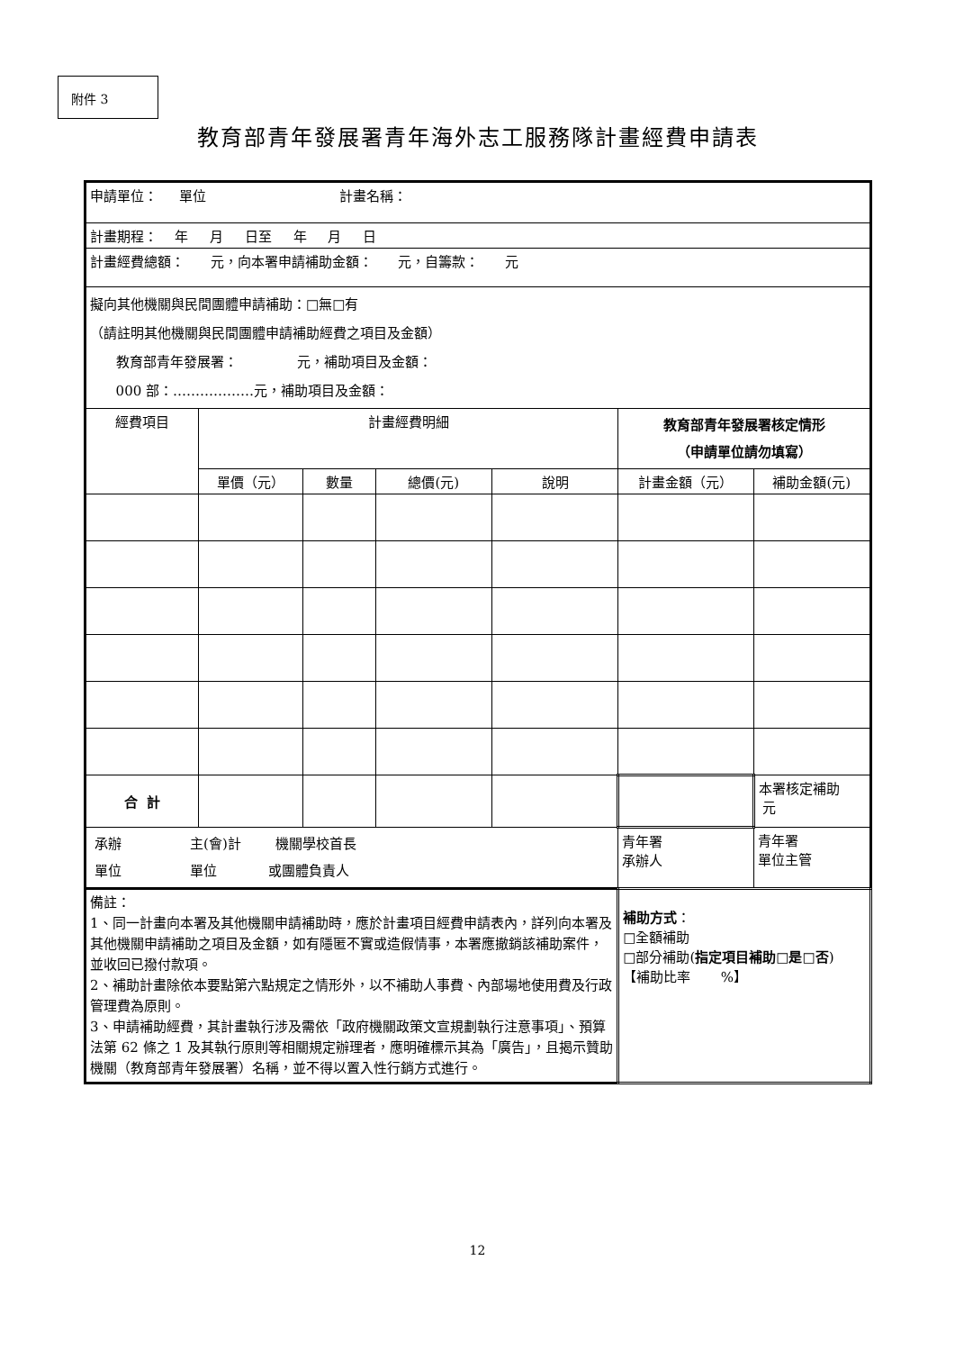附件 3
教育部青年發展署青年海外志工服務隊計畫經費申請表
| 申請單位： 單位 計畫名稱： | | | | | | |
| 計畫期程： 年 月 日至 年 月 日 | | | | | | |
| 計畫經費總額： 元，向本署申請補助金額： 元，自籌款： 元 | | | | | | |
| 擬向其他機關與民間團體申請補助：□無□有 （請註明其他機關與民間團體申請補助經費之項目及金額） 教育部青年發展署： 元，補助項目及金額： 000 部：………………元，補助項目及金額： | | | | | | |
| 經費項目 | 計畫經費明細 | | | | 教育部青年發展署核定情形 （申請單位請勿填寫） | |
| | 單價（元） | 數量 | 總價(元) | 說明 | 計畫金額（元） | 補助金額(元) |
| 合 計 | | | | | | 本署核定補助 元 |
| 承辦 主(會)計 機關學校首長 單位 單位 或團體負責人 | | | | | 青年署 承辦人 | 青年署 單位主管 |
| 備註： 1、同一計畫向本署及其他機關申請補助時，應於計畫項目經費申請表內，詳列向本署及其他機關申請補助之項目及金額，如有隱匿不實或造假情事，本署應撤銷該補助案件，並收回已撥付款項。 2、補助計畫除依本要點第六點規定之情形外，以不補助人事費、內部場地使用費及行政管理費為原則。 3、申請補助經費，其計畫執行涉及需依「政府機關政策文宣規劃執行注意事項」、預算法第 62 條之 1 及其執行原則等相關規定辦理者，應明確標示其為「廣告」，且揭示贊助機關（教育部青年發展署）名稱，並不得以置入性行銷方式進行。 | | | | | 補助方式 ： □全額補助 □部分補助( 指定項目補助□是□否 ) 【補助比率 %】 | |
12